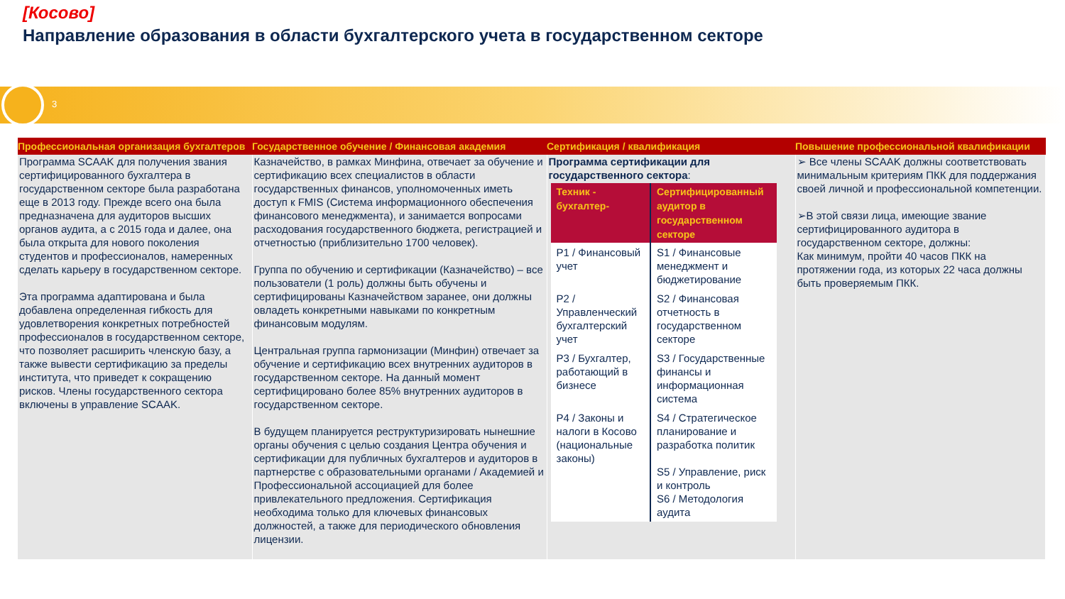[Косово]
Направление образования в области бухгалтерского учета в государственном секторе
3
| Профессиональная организация бухгалтеров | Государственное обучение / Финансовая академия | Сертификация / квалификация | Повышение профессиональной квалификации |
| --- | --- | --- | --- |
| Программа SCAAK для получения звания сертифицированного бухгалтера в государственном секторе была разработана еще в 2013 году. Прежде всего она была предназначена для аудиторов высших органов аудита, а с 2015 года и далее, она была открыта для нового поколения студентов и профессионалов, намеренных сделать карьеру в государственном секторе. Эта программа адаптирована и была добавлена определенная гибкость для удовлетворения конкретных потребностей профессионалов в государственном секторе, что позволяет расширить членскую базу, а также вывести сертификацию за пределы института, что приведет к сокращению рисков. Члены государственного сектора включены в управление SCAAK. | Казначейство, в рамках Минфина, отвечает за обучение и сертификацию всех специалистов в области государственных финансов, уполномоченных иметь доступ к FMIS (Система информационного обеспечения финансового менеджмента), и занимается вопросами расходования государственного бюджета, регистрацией и отчетностью (приблизительно 1700 человек). Группа по обучению и сертификации (Казначейство) – все пользователи (1 роль) должны быть обучены и сертифицированы Казначейством заранее, они должны овладеть конкретными навыками по конкретным финансовым модулям. Центральная группа гармонизации (Минфин) отвечает за обучение и сертификацию всех внутренних аудиторов в государственном секторе. На данный момент сертифицировано более 85% внутренних аудиторов в государственном секторе. В будущем планируется реструктуризировать нынешние органы обучения с целью создания Центра обучения и сертификации для публичных бухгалтеров и аудиторов в партнерстве с образовательными органами / Академией и Профессиональной ассоциацией для более привлекательного предложения. Сертификация необходима только для ключевых финансовых должностей, а также для периодического обновления лицензии. | Программа сертификации для государственного сектора : / Техник - бухгалтер- / Сертифицированный аудитор в государственном секторе / / --- / --- / / P1 / Финансовый учет / S1 / Финансовые менеджмент и бюджетирование / / P2 / Управленческий бухгалтерский учет / S2 / Финансовая отчетность в государственном секторе / / P3 / Бухгалтер, работающий в бизнесе / S3 / Государственные финансы и информационная система / / P4 / Законы и налоги в Косово (национальные законы) / S4 / Стратегическое планирование и разработка политик S5 / Управление, риск и контроль S6 / Методология аудита / | ➢ Все члены SCAAK должны соответствовать минимальным критериям ПКК для поддержания своей личной и профессиональной компетенции. ➢В этой связи лица, имеющие звание сертифицированного аудитора в государственном секторе, должны: Как минимум, пройти 40 часов ПКК на протяжении года, из которых 22 часа должны быть проверяемым ПКК. |